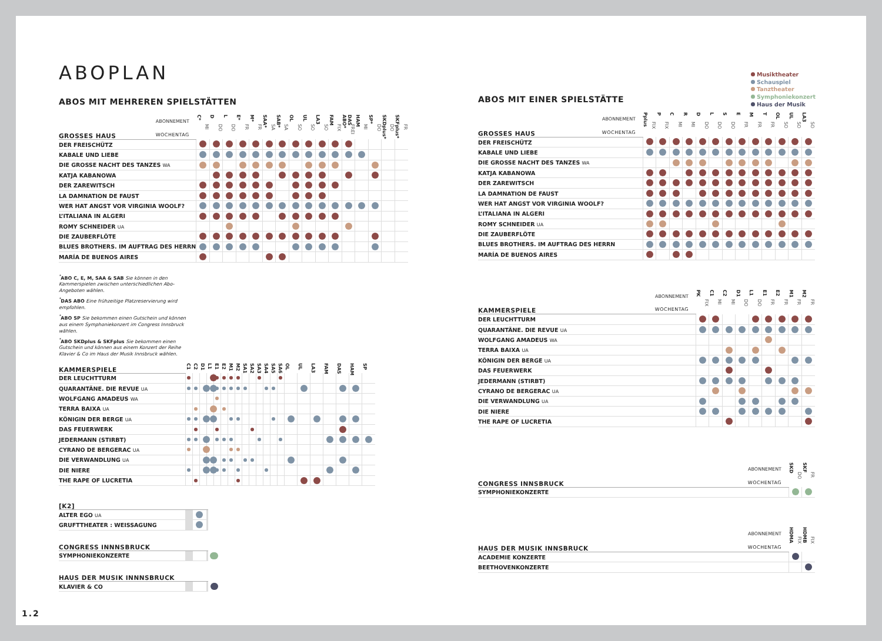ABOPLAN
ABOS MIT MEHREREN SPIELSTÄTTEN
| ABONNEMENT | C* | D | L | E* | M* | SAA* | SAB* | OL | UL | LA3 | FAM | DAS ABO* | HAM | SP* | SKDplus* | SKFplus* |
| GROSSES HAUS WOCHENTAG | MI | DO | DO | FR | FR | SA | SA | SO | SO | SO | FIX | FREI | MI | DO | DO | FR |
| DER FREISCHÜTZ | | | | | | | | | | | | | | | | |
| KABALE UND LIEBE | | | | | | | | | | | | | | | | |
| DIE GROSSE NACHT DES TANZES WA | | | | | | | | | | | | | | | | |
| KATJA KABANOWA | | | | | | | | | | | | | | | | |
| DER ZAREWITSCH | | | | | | | | | | | | | | | | |
| LA DAMNATION DE FAUST | | | | | | | | | | | | | | | | |
| WER HAT ANGST VOR VIRGINIA WOOLF? | | | | | | | | | | | | | | | | |
| L’ITALIANA IN ALGERI | | | | | | | | | | | | | | | | |
| ROMY SCHNEIDER UA | | | | | | | | | | | | | | | | |
| DIE ZAUBERFLÖTE | | | | | | | | | | | | | | | | |
| BLUES BROTHERS. IM AUFTRAG DES HERRN | | | | | | | | | | | | | | | | |
| MARÍA DE BUENOS AIRES | | | | | | | | | | | | | | | | |
<sup>*</sup> ABO C, E, M, SAA & SAB Sie können in den Kammer­spielen zwischen unterschiedlichen Abo-Angeboten wählen.
<sup>*</sup> DAS ABO Eine frühzeitige Platzreservierung wird empfohlen.
<sup>*</sup> ABO SP Sie bekommen einen Gutschein und können aus einem Symphoniekonzert im Congress Innsbruck wählen.
<sup>*</sup> ABO SKDplus & SKFplus Sie bekommen einen Gutschein und können aus einem Konzert der Reihe Klavier & Co im Haus der Musik Innsbruck wählen.
| KAMMERSPIELE | C1 | C2 | D1 | L1 | E1 | E2 | M1 | M2 | SA1 | SA2 | SA3 | SA4 | SA5 | SA6 | OL | UL | LA3 | FAM | DAS | HAM | SP |
| DER LEUCHTTURM | | | | | | | | | | | | | | | | | | | | | |
| QUARANTÄNE. DIE REVUE UA | | | | | | | | | | | | | | | | | | | | | |
| WOLFGANG AMADEUS WA | | | | | | | | | | | | | | | | | | | | | |
| TERRA BAIXA UA | | | | | | | | | | | | | | | | | | | | | |
| KÖNIGIN DER BERGE UA | | | | | | | | | | | | | | | | | | | | | |
| DAS FEUERWERK | | | | | | | | | | | | | | | | | | | | | |
| JEDERMANN (STIRBT) | | | | | | | | | | | | | | | | | | | | | |
| CYRANO DE BERGERAC UA | | | | | | | | | | | | | | | | | | | | | |
| DIE VERWANDLUNG UA | | | | | | | | | | | | | | | | | | | | | |
| DIE NIERE | | | | | | | | | | | | | | | | | | | | | |
| THE RAPE OF LUCRETIA | | | | | | | | | | | | | | | | | | | | | |
| [K2] | | | | | | | | | | | | | | | | |
| ALTER EGO UA | | | | | | | | | | | | | | | | |
| GRUFTTHEATER : WEISSAGUNG | | | | | | | | | | | | | | | | |
| CONGRESS INNNSBRUCK | | | | | | | | | | | | | | | | |
| SYMPHONIEKONZERTE | | | | | | | | | | | | | | | | |
| HAUS DER MUSIK INNNSBRUCK | | | | | | | | | | | | | | | | |
| KLAVIER & CO | | | | | | | | | | | | | | | | |
ABOS MIT EINER SPIELSTÄTTE
| ABONNEMENT | Pplus | P | C | R | D | L | S | E | M | T | OL | UL | LA3 |
| GROSSES HAUS WOCHENTAG | FIX | FIX | MI | MI | DO | DO | DO | FR | FR | FR | SO | SO | SO |
| DER FREISCHÜTZ | | | | | | | | | | | | | |
| KABALE UND LIEBE | | | | | | | | | | | | | |
| DIE GROSSE NACHT DES TANZES WA | | | | | | | | | | | | | |
| KATJA KABANOWA | | | | | | | | | | | | | |
| DER ZAREWITSCH | | | | | | | | | | | | | |
| LA DAMNATION DE FAUST | | | | | | | | | | | | | |
| WER HAT ANGST VOR VIRGINIA WOOLF? | | | | | | | | | | | | | |
| L’ITALIANA IN ALGERI | | | | | | | | | | | | | |
| ROMY SCHNEIDER UA | | | | | | | | | | | | | |
| DIE ZAUBERFLÖTE | | | | | | | | | | | | | |
| BLUES BROTHERS. IM AUFTRAG DES HERRN | | | | | | | | | | | | | |
| MARÍA DE BUENOS AIRES | | | | | | | | | | | | | |
| ABONNEMENT | PK | C1 | C2 | D1 | L1 | E1 | E2 | M1 | M2 |
| KAMMERSPIELE WOCHENTAG | FIX | MI | MI | DO | DO | FR | FR | FR | FR |
| DER LEUCHTTURM | | | | | | | | | |
| QUARANTÄNE. DIE REVUE UA | | | | | | | | | |
| WOLFGANG AMADEUS WA | | | | | | | | | |
| TERRA BAIXA UA | | | | | | | | | |
| KÖNIGIN DER BERGE UA | | | | | | | | | |
| DAS FEUERWERK | | | | | | | | | |
| JEDERMANN (STIRBT) | | | | | | | | | |
| CYRANO DE BERGERAC UA | | | | | | | | | |
| DIE VERWANDLUNG UA | | | | | | | | | |
| DIE NIERE | | | | | | | | | |
| THE RAPE OF LUCRETIA | | | | | | | | | |
| ABONNEMENT | SKD | SKF |
| CONGRESS INNSBRUCK WOCHENTAG | DO | FR |
| SYMPHONIEKONZERTE | | |
| ABONNEMENT | HDMA | HDMB |
| HAUS DER MUSIK INNSBRUCK WOCHENTAG | FIX | FIX |
| ACADEMIE KONZERTE | | |
| BEETHOVENKONZERTE | | |
Musiktheater
Schauspiel
Tanztheater
Symphoniekonzert
Haus der Musik
1.2